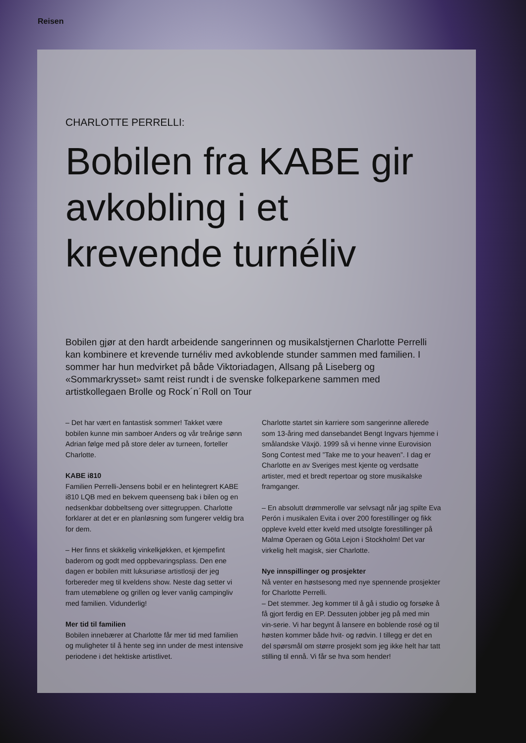Reisen
CHARLOTTE PERRELLI:
Bobilen fra KABE gir avkobling i et krevende turnéliv
Bobilen gjør at den hardt arbeidende sangerinnen og musikalstjernen Charlotte Perrelli kan kombinere et krevende turnéliv med avkoblende stunder sammen med familien. I sommer har hun medvirket på både Viktoriadagen, Allsang på Liseberg og «Sommarkrysset» samt reist rundt i de svenske folkeparkene sammen med artistkollegaen Brolle og Rock´n´Roll on Tour
– Det har vært en fantastisk sommer! Takket være bobilen kunne min samboer Anders og vår treårige sønn Adrian følge med på store deler av turneen, forteller Charlotte.
KABE i810
Familien Perrelli-Jensens bobil er en helintegrert KABE i810 LQB med en bekvem queenseng bak i bilen og en nedsenkbar dobbeltseng over sittegruppen. Charlotte forklarer at det er en planløsning som fungerer veldig bra for dem.
– Her finns et skikkelig vinkelkjøkken, et kjempefint baderom og godt med oppbevaringsplass. Den ene dagen er bobilen mitt luksuriøse artistlosji der jeg forbereder meg til kveldens show. Neste dag setter vi fram utemøblene og grillen og lever vanlig campingliv med familien. Vidunderlig!
Mer tid til familien
Bobilen innebærer at Charlotte får mer tid med familien og muligheter til å hente seg inn under de mest intensive periodene i det hektiske artistlivet.
Charlotte startet sin karriere som sangerinne allerede som 13-åring med dansebandet Bengt Ingvars hjemme i smålandske Växjö. 1999 så vi henne vinne Eurovision Song Contest med ”Take me to your heaven”. I dag er Charlotte en av Sveriges mest kjente og verdsatte artister, med et bredt repertoar og store musikalske framganger.
– En absolutt drømmerolle var selvsagt når jag spilte Eva Perón i musikalen Evita i over 200 forestillinger og fikk oppleve kveld etter kveld med utsolgte forestillinger på Malmø Operaen og Göta Lejon i Stockholm! Det var virkelig helt magisk, sier Charlotte.
Nye innspillinger og prosjekter
Nå venter en høstsesong med nye spennende prosjekter for Charlotte Perrelli.
– Det stemmer. Jeg kommer til å gå i studio og forsøke å få gjort ferdig en EP. Dessuten jobber jeg på med min vin-serie. Vi har begynt å lansere en boblende rosé og til høsten kommer både hvit- og rødvin. I tillegg er det en del spørsmål om større prosjekt som jeg ikke helt har tatt stilling til ennå. Vi får se hva som hender!